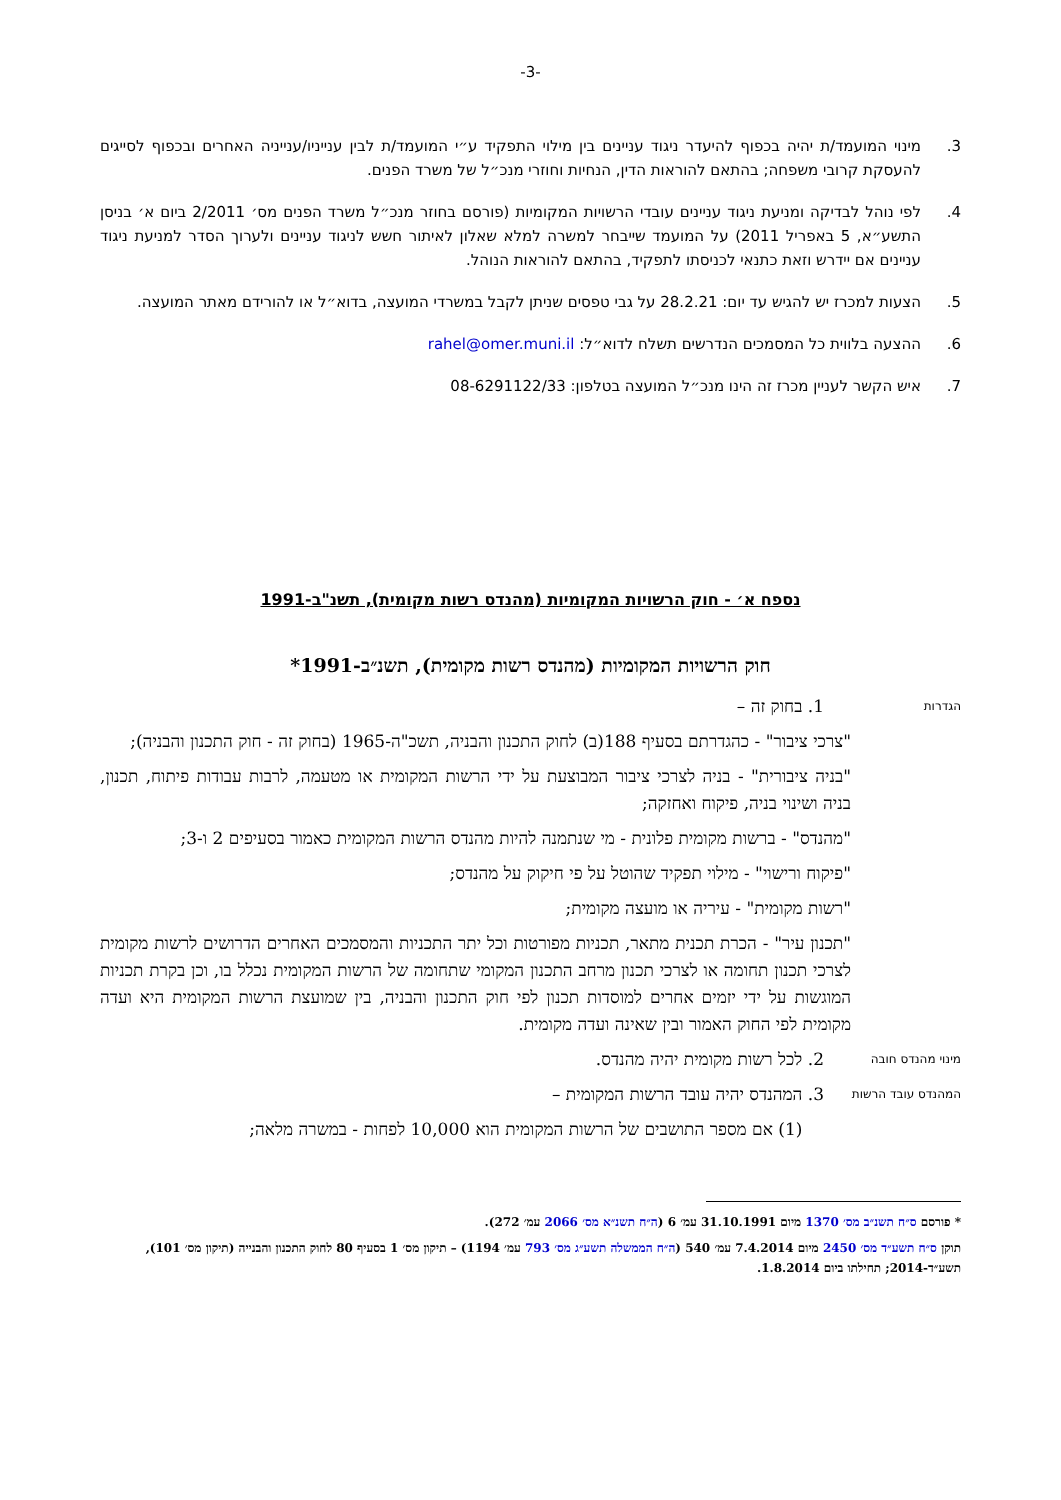-3-
3. מינוי המועמד/ת יהיה בכפוף להיעדר ניגוד עניינים בין מילוי התפקיד ע״י המועמד/ת לבין ענייניו/ענייניה האחרים ובכפוף לסייגים להעסקת קרובי משפחה; בהתאם להוראות הדין, הנחיות וחוזרי מנכ״ל של משרד הפנים.
4. לפי נוהל לבדיקה ומניעת ניגוד עניינים עובדי הרשויות המקומיות (פורסם בחוזר מנכ״ל משרד הפנים מס׳ 2/2011 ביום א׳ בניסן התשע״א, 5 באפריל 2011) על המועמד שייבחר למשרה למלא שאלון לאיתור חשש לניגוד עניינים ולערוך הסדר למניעת ניגוד עניינים אם יידרש וזאת כתנאי לכניסתו לתפקיד, בהתאם להוראות הנוהל.
5. הצעות למכרז יש להגיש עד יום: 28.2.21 על גבי טפסים שניתן לקבל במשרדי המועצה, בדוא״ל או להורידם מאתר המועצה.
6. ההצעה בלווית כל המסמכים הנדרשים תשלח לדוא״ל: rahel@omer.muni.il
7. איש הקשר לעניין מכרז זה הינו מנכ״ל המועצה בטלפון: 08-6291122/33
נספח א׳ - חוק הרשויות המקומיות (מהנדס רשות מקומית), תשנ"ב-1991
חוק הרשויות המקומיות (מהנדס רשות מקומית), תשנ״ב-1991*
הגדרות
1. בחוק זה –
"צרכי ציבור" - כהגדרתם בסעיף 188(ב) לחוק התכנון והבניה, תשכ"ה-1965 (בחוק זה - חוק התכנון והבניה);
"בניה ציבורית" - בניה לצרכי ציבור המבוצעת על ידי הרשות המקומית או מטעמה, לרבות עבודות פיתוח, תכנון, בניה ושינוי בניה, פיקוח ואחזקה;
"מהנדס" - ברשות מקומית פלונית - מי שנתמנה להיות מהנדס הרשות המקומית כאמור בסעיפים 2 ו-3;
"פיקוח ורישוי" - מילוי תפקיד שהוטל על פי חיקוק על מהנדס;
"רשות מקומית" - עיריה או מועצה מקומית;
"תכנון עיר" - הכרת תכנית מתאר, תכניות מפורטות וכל יתר התכניות והמסמכים האחרים הדרושים לרשות מקומית לצרכי תכנון תחומה או לצרכי תכנון מרחב התכנון המקומי שתחומה של הרשות המקומית נכלל בו, וכן בקרת תכניות המוגשות על ידי יזמים אחרים למוסדות תכנון לפי חוק התכנון והבניה, בין שמועצת הרשות המקומית היא ועדה מקומית לפי החוק האמור ובין שאינה ועדה מקומית.
מינוי מהנדס חובה
2. לכל רשות מקומית יהיה מהנדס.
המהנדס עובד הרשות
3. המהנדס יהיה עובד הרשות המקומית –
(1) אם מספר התושבים של הרשות המקומית הוא 10,000 לפחות - במשרה מלאה;
* פורסם ס״ח תשנ״ב מס׳ 1370 מיום 31.10.1991 עמ׳ 6 (ה״ח תשנ״א מס׳ 2066 עמ׳ 272).
תוקן ס״ח תשע״ד מס׳ 2450 מיום 7.4.2014 עמ׳ 540 (ה״ח הממשלה תשע״ג מס׳ 793 עמ׳ 1194) – תיקון מס׳ 1 בסעיף 80 לחוק התכנון והבנייה (תיקון מס׳ 101), תשע״ד-2014; תחילתו ביום 1.8.2014.